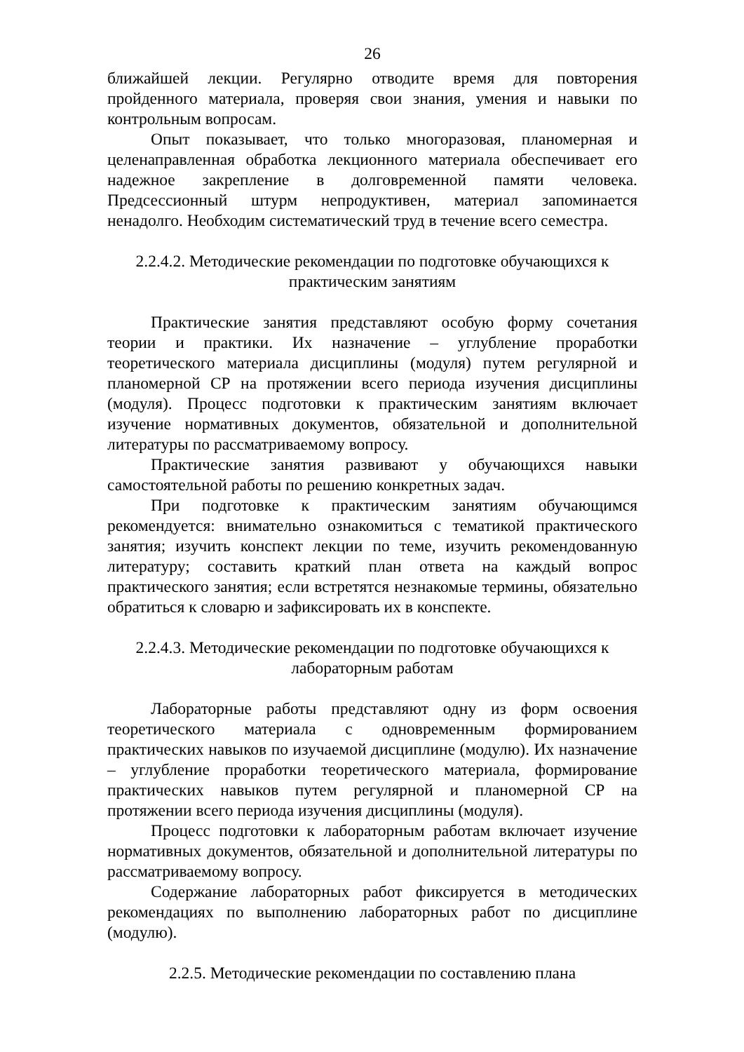26
ближайшей лекции. Регулярно отводите время для повторения пройденного материала, проверяя свои знания, умения и навыки по контрольным вопросам.
Опыт показывает, что только многоразовая, планомерная и целенаправленная обработка лекционного материала обеспечивает его надежное закрепление в долговременной памяти человека. Предсессионный штурм непродуктивен, материал запоминается ненадолго. Необходим систематический труд в течение всего семестра.
2.2.4.2. Методические рекомендации по подготовке обучающихся к
практическим занятиям
Практические занятия представляют особую форму сочетания теории и практики. Их назначение – углубление проработки теоретического материала дисциплины (модуля) путем регулярной и планомерной СР на протяжении всего периода изучения дисциплины (модуля). Процесс подготовки к практическим занятиям включает изучение нормативных документов, обязательной и дополнительной литературы по рассматриваемому вопросу.
Практические занятия развивают у обучающихся навыки самостоятельной работы по решению конкретных задач.
При подготовке к практическим занятиям обучающимся рекомендуется: внимательно ознакомиться с тематикой практического занятия; изучить конспект лекции по теме, изучить рекомендованную литературу; составить краткий план ответа на каждый вопрос практического занятия; если встретятся незнакомые термины, обязательно обратиться к словарю и зафиксировать их в конспекте.
2.2.4.3. Методические рекомендации по подготовке обучающихся к
лабораторным работам
Лабораторные работы представляют одну из форм освоения теоретического материала с одновременным формированием практических навыков по изучаемой дисциплине (модулю). Их назначение – углубление проработки теоретического материала, формирование практических навыков путем регулярной и планомерной СР на протяжении всего периода изучения дисциплины (модуля).
Процесс подготовки к лабораторным работам включает изучение нормативных документов, обязательной и дополнительной литературы по рассматриваемому вопросу.
Содержание лабораторных работ фиксируется в методических рекомендациях по выполнению лабораторных работ по дисциплине (модулю).
2.2.5. Методические рекомендации по составлению плана